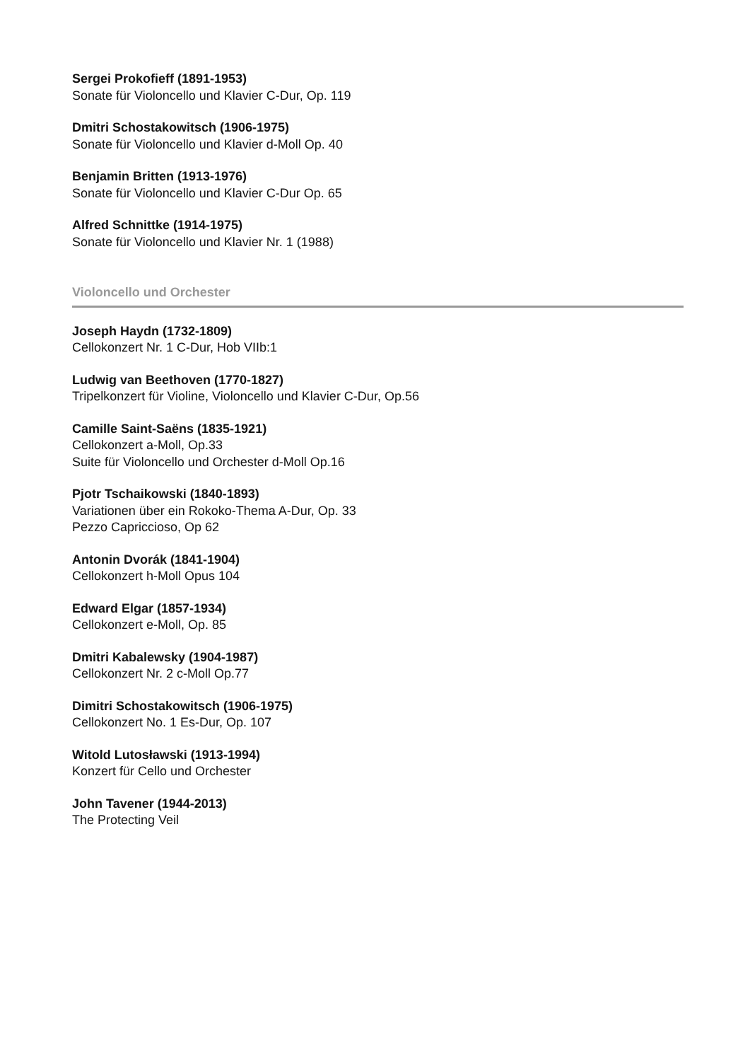Sergei Prokofieff (1891-1953)
Sonate für Violoncello und Klavier C-Dur, Op. 119
Dmitri Schostakowitsch (1906-1975)
Sonate für Violoncello und Klavier d-Moll Op. 40
Benjamin Britten (1913-1976)
Sonate für Violoncello und Klavier C-Dur Op. 65
Alfred Schnittke (1914-1975)
Sonate für Violoncello und Klavier Nr. 1 (1988)
Violoncello und Orchester
Joseph Haydn (1732-1809)
Cellokonzert Nr. 1 C-Dur, Hob VIIb:1
Ludwig van Beethoven (1770-1827)
Tripelkonzert für Violine, Violoncello und Klavier C-Dur, Op.56
Camille Saint-Saëns (1835-1921)
Cellokonzert a-Moll, Op.33
Suite für Violoncello und Orchester d-Moll Op.16
Pjotr Tschaikowski (1840-1893)
Variationen über ein Rokoko-Thema A-Dur, Op. 33
Pezzo Capriccioso, Op 62
Antonin Dvorák (1841-1904)
Cellokonzert h-Moll Opus 104
Edward Elgar (1857-1934)
Cellokonzert e-Moll, Op. 85
Dmitri Kabalewsky (1904-1987)
Cellokonzert Nr. 2 c-Moll Op.77
Dimitri Schostakowitsch (1906-1975)
Cellokonzert No. 1 Es-Dur, Op. 107
Witold Lutosławski (1913-1994)
Konzert für Cello und Orchester
John Tavener (1944-2013)
The Protecting Veil